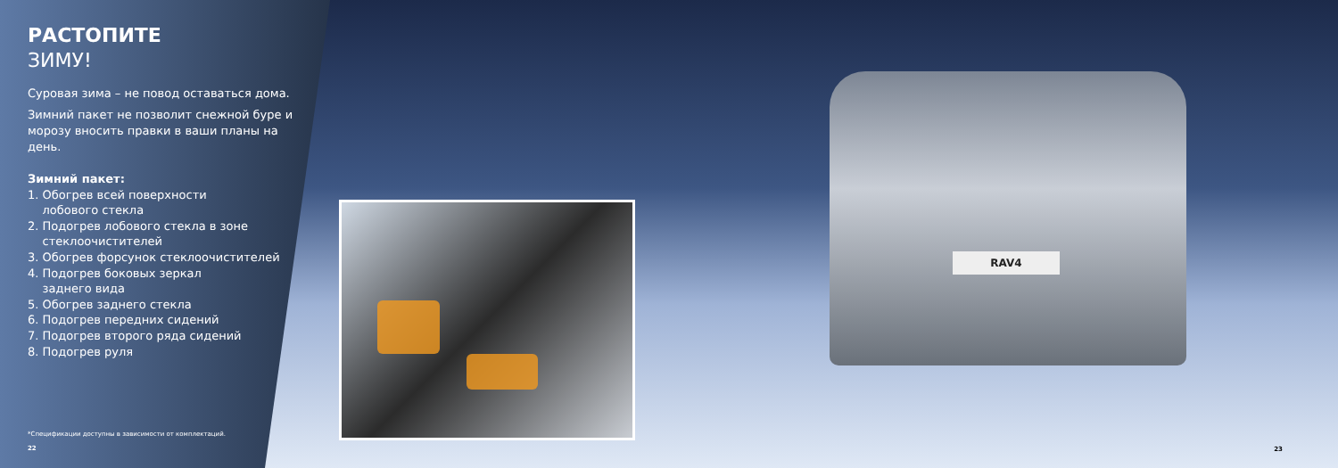RAV4
РАСТОПИТЕ
ЗИМУ!
Суровая зима – не повод оставаться дома.
Зимний пакет не позволит снежной буре и морозу вносить правки в ваши планы на день.
Зимний пакет:
1. Обогрев всей поверхности
лобового стекла
2. Подогрев лобового стекла в зоне
стеклоочистителей
3. Обогрев форсунок стеклоочистителей
4. Подогрев боковых зеркал
заднего вида
5. Обогрев заднего стекла
6. Подогрев передних сидений
7. Подогрев второго ряда сидений
8. Подогрев руля
*Спецификации доступны в зависимости от комплектаций.
22
23